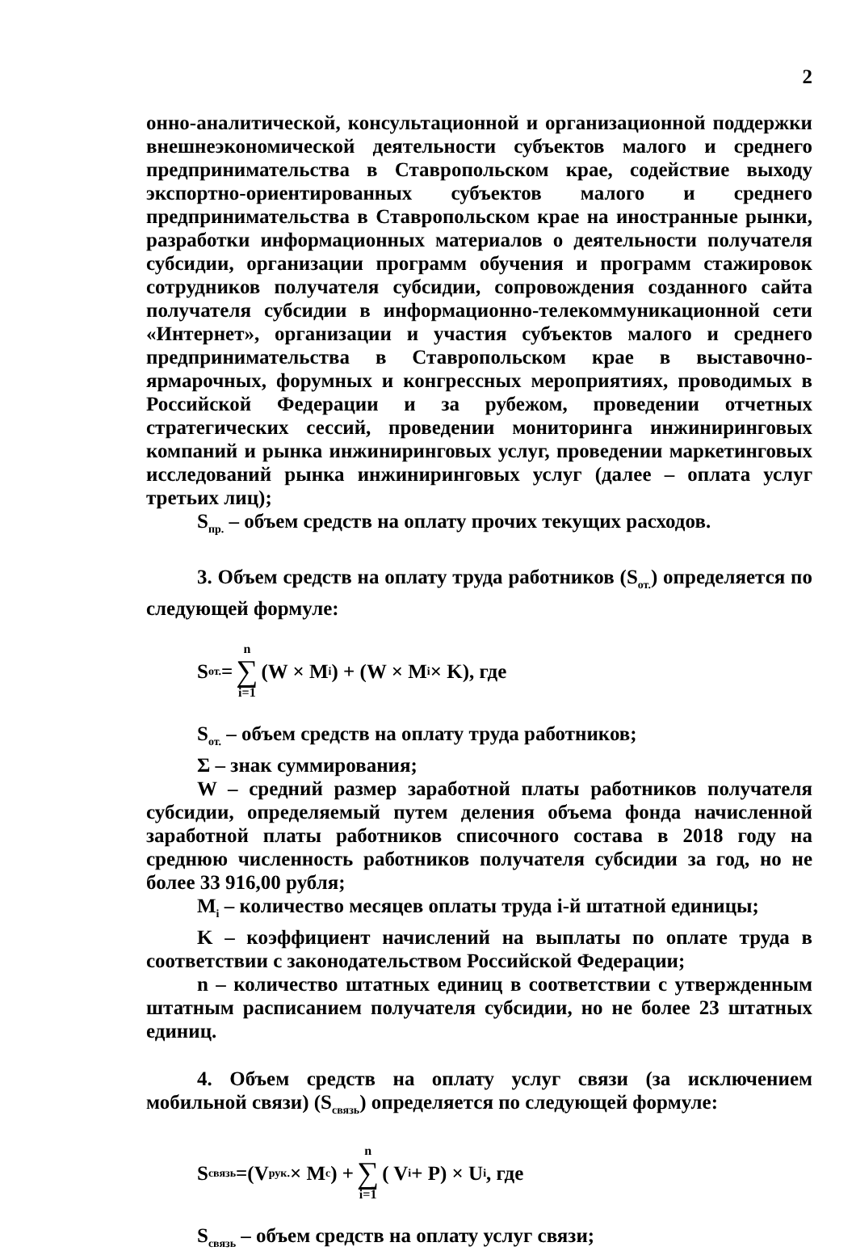2
онно-аналитической, консультационной и организационной поддержки внешнеэкономической деятельности субъектов малого и среднего предпринимательства в Ставропольском крае, содействие выходу экспортно-ориентированных субъектов малого и среднего предпринимательства в Ставропольском крае на иностранные рынки, разработки информационных материалов о деятельности получателя субсидии, организации программ обучения и программ стажировок сотрудников получателя субсидии, сопровождения созданного сайта получателя субсидии в информационно-телекоммуникационной сети «Интернет», организации и участия субъектов малого и среднего предпринимательства в Ставропольском крае в выставочно-ярмарочных, форумных и конгрессных мероприятиях, проводимых в Российской Федерации и за рубежом, проведении отчетных стратегических сессий, проведении мониторинга инжиниринговых компаний и рынка инжиниринговых услуг, проведении маркетинговых исследований рынка инжиниринговых услуг (далее – оплата услуг третьих лиц);
S<sub>пр.</sub> – объем средств на оплату прочих текущих расходов.
3. Объем средств на оплату труда работников (S<sub>от.</sub>) определяется по следующей формуле:
S<sub>от.</sub>= n ∑ i=1 (W × M<sub>i</sub>) + (W × M<sub>i</sub> × K), где
S<sub>от.</sub> – объем средств на оплату труда работников;
Σ – знак суммирования;
W – средний размер заработной платы работников получателя субсидии, определяемый путем деления объема фонда начисленной заработной платы работников списочного состава в 2018 году на среднюю численность работников получателя субсидии за год, но не более 33 916,00 рубля;
M<sub>i</sub> – количество месяцев оплаты труда i-й штатной единицы;
K – коэффициент начислений на выплаты по оплате труда в соответствии с законодательством Российской Федерации;
n – количество штатных единиц в соответствии с утвержденным штатным расписанием получателя субсидии, но не более 23 штатных единиц.
4. Объем средств на оплату услуг связи (за исключением мобильной связи) (S<sub>связь</sub>) определяется по следующей формуле:
S<sub>связь</sub>=(V<sub>рук.</sub> × M<sub>c</sub>) + n ∑ i=1 ( V<sub>i</sub>+ P) × U<sub>i</sub>, где
S<sub>связь</sub> – объем средств на оплату услуг связи;